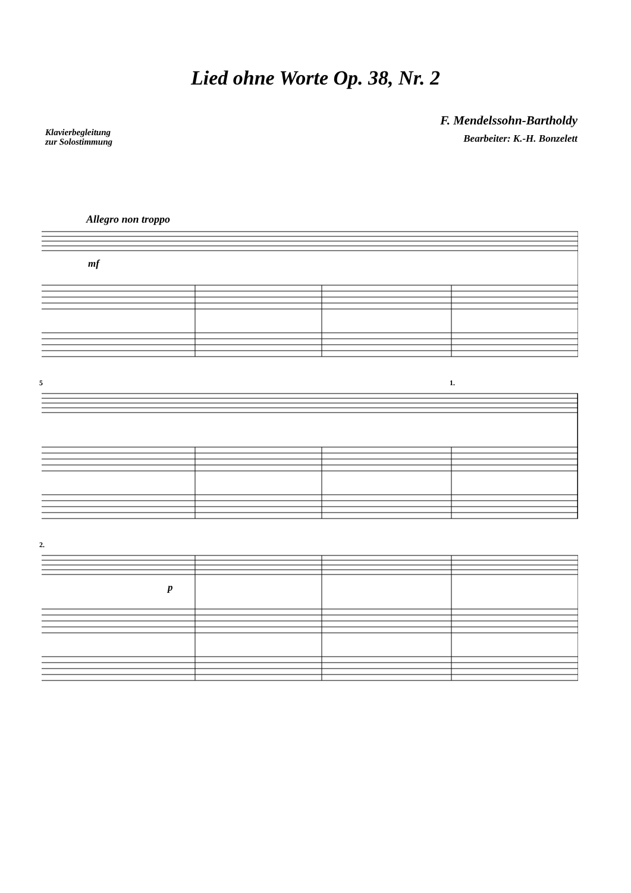Lied ohne Worte Op. 38, Nr. 2
Klavierbegleitung
zur Solostimmung
F. Mendelssohn-Bartholdy
Bearbeiter: K.-H. Bonzelett
Allegro non troppo
mf
5 1.
2.
p